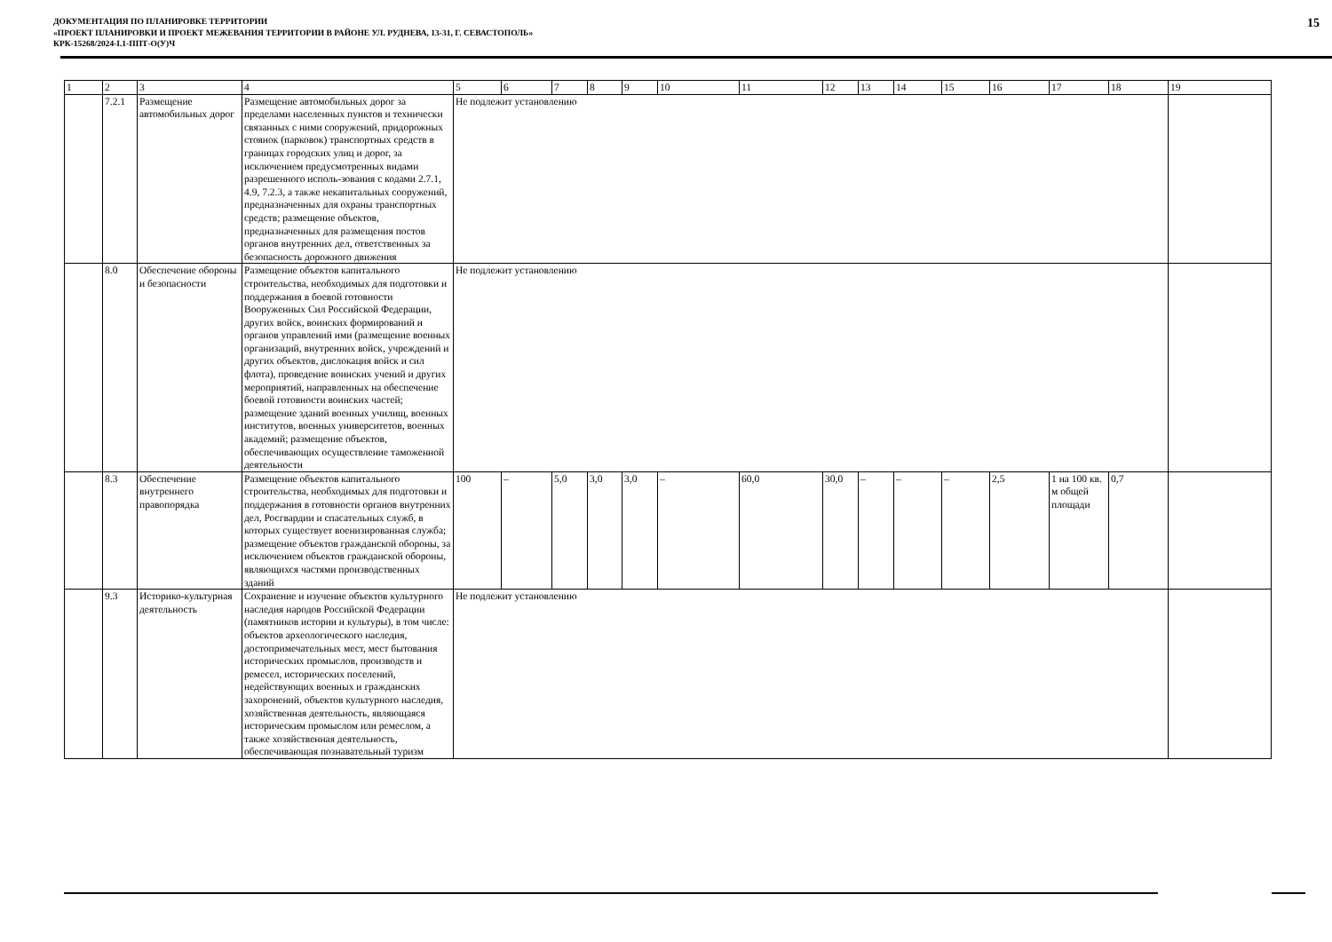ДОКУМЕНТАЦИЯ ПО ПЛАНИРОВКЕ ТЕРРИТОРИИ
«ПРОЕКТ ПЛАНИРОВКИ И ПРОЕКТ МЕЖЕВАНИЯ ТЕРРИТОРИИ В РАЙОНЕ УЛ. РУДНЕВА, 13-31, Г. СЕВАСТОПОЛЬ»
КРК-15268/2024-I.1-ППТ-О(У)Ч
15
| 1 | 2 | 3 | 4 | 5 | 6 | 7 | 8 | 9 | 10 | 11 | 12 | 13 | 14 | 15 | 16 | 17 | 18 | 19 |
| --- | --- | --- | --- | --- | --- | --- | --- | --- | --- | --- | --- | --- | --- | --- | --- | --- | --- | --- |
| | 7.2.1 | Размещение автомобильных дорог | Размещение автомобильных дорог за пределами населенных пунктов и технически связанных с ними сооружений, придорожных стоянок (парковок) транспортных средств в границах городских улиц и дорог, за исключением предусмотренных видами разрешенного исполь-зования с кодами 2.7.1, 4.9, 7.2.3, а также некапитальных сооружений, предназначенных для охраны транспортных средств; размещение объектов, предназначенных для размещения постов органов внутренних дел, ответственных за безопасность дорожного движения | Не подлежит установлению | | | | | | | | | | | | | | |
| | 8.0 | Обеспечение обороны и безопасности | Размещение объектов капитального строительства, необходимых для подготовки и поддержания в боевой готовности Вооруженных Сил Российской Федерации, других войск, воинских формирований и органов управлений ими (размещение военных организаций, внутренних войск, учреждений и других объектов, дислокация войск и сил флота), проведение воинских учений и других мероприятий, направленных на обеспечение боевой готовности воинских частей; размещение зданий военных училищ, военных институтов, военных университетов, военных академий; размещение объектов, обеспечивающих осуществление таможенной деятельности | Не подлежит установлению | | | | | | | | | | | | | | |
| | 8.3 | Обеспечение внутреннего правопорядка | Размещение объектов капитального строительства, необходимых для подготовки и поддержания в готовности органов внутренних дел, Росгвардии и спасательных служб, в которых существует военизированная служба; размещение объектов гражданской обороны, за исключением объектов гражданской обороны, являющихся частями производственных зданий | 100 | – | 5,0 | 3,0 | 3,0 | – | 60,0 | 30,0 | – | – | – | 2,5 | 1 на 100 кв. м общей площади | 0,7 | |
| | 9.3 | Историко-культурная деятельность | Сохранение и изучение объектов культурного наследия народов Российской Федерации (памятников истории и культуры), в том числе: объектов археологического наследия, достопримечательных мест, мест бытования исторических промыслов, производств и ремесел, исторических поселений, недействующих военных и гражданских захоронений, объектов культурного наследия, хозяйственная деятельность, являющаяся историческим промыслом или ремеслом, а также хозяйственная деятельность, обеспечивающая познавательный туризм | Не подлежит установлению | | | | | | | | | | | | | | |